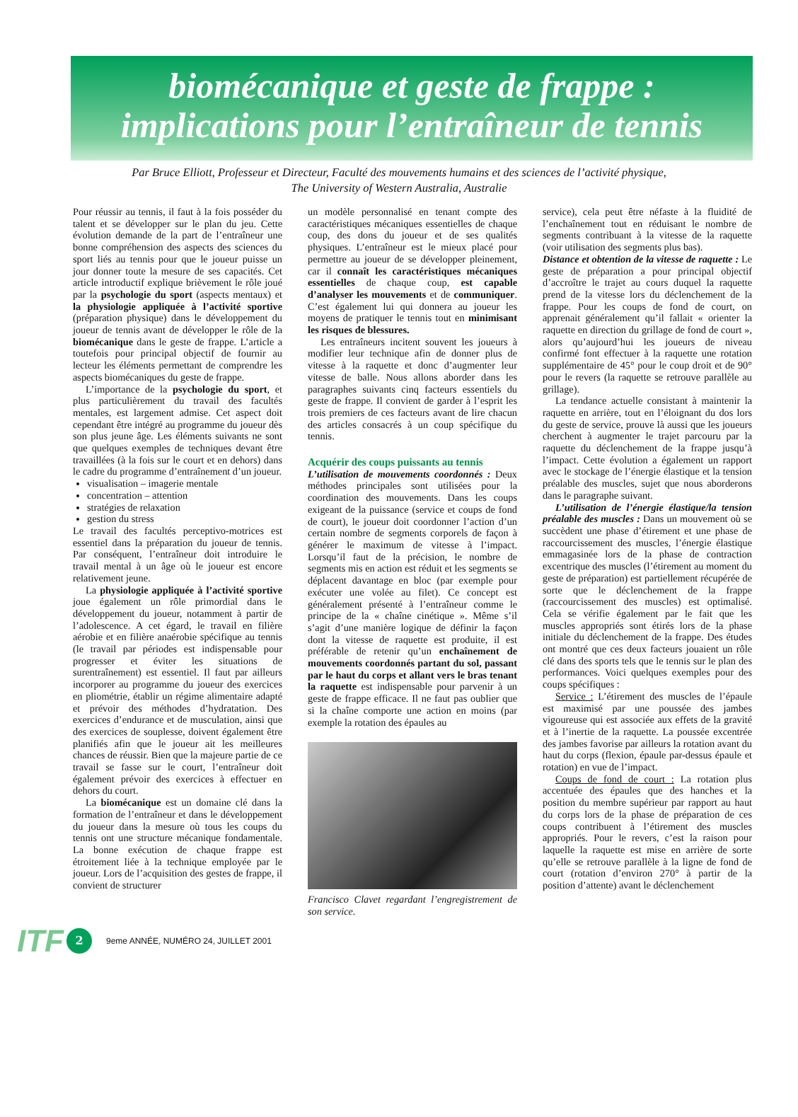biomécanique et geste de frappe :
implications pour l’entraîneur de tennis
Par Bruce Elliott, Professeur et Directeur, Faculté des mouvements humains et des sciences de l’activité physique,
The University of Western Australia, Australie
Pour réussir au tennis, il faut à la fois posséder du talent et se développer sur le plan du jeu. Cette évolution demande de la part de l’entraîneur une bonne compréhension des aspects des sciences du sport liés au tennis pour que le joueur puisse un jour donner toute la mesure de ses capacités. Cet article introductif explique brièvement le rôle joué par la psychologie du sport (aspects mentaux) et la physiologie appliquée à l’activité sportive (préparation physique) dans le développement du joueur de tennis avant de développer le rôle de la biomécanique dans le geste de frappe. L’article a toutefois pour principal objectif de fournir au lecteur les éléments permettant de comprendre les aspects biomécaniques du geste de frappe.
L’importance de la psychologie du sport, et plus particulièrement du travail des facultés mentales, est largement admise. Cet aspect doit cependant être intégré au programme du joueur dès son plus jeune âge. Les éléments suivants ne sont que quelques exemples de techniques devant être travaillées (à la fois sur le court et en dehors) dans le cadre du programme d’entraînement d’un joueur.
visualisation – imagerie mentale
concentration – attention
stratégies de relaxation
gestion du stress
Le travail des facultés perceptivo-motrices est essentiel dans la préparation du joueur de tennis. Par conséquent, l’entraîneur doit introduire le travail mental à un âge où le joueur est encore relativement jeune.
La physiologie appliquée à l’activité sportive joue également un rôle primordial dans le développement du joueur, notamment à partir de l’adolescence. A cet égard, le travail en filière aérobie et en filière anaérobie spécifique au tennis (le travail par périodes est indispensable pour progresser et éviter les situations de surentraînement) est essentiel. Il faut par ailleurs incorporer au programme du joueur des exercices en pliométrie, établir un régime alimentaire adapté et prévoir des méthodes d’hydratation. Des exercices d’endurance et de musculation, ainsi que des exercices de souplesse, doivent également être planifiés afin que le joueur ait les meilleures chances de réussir. Bien que la majeure partie de ce travail se fasse sur le court, l’entraîneur doit également prévoir des exercices à effectuer en dehors du court.
La biomécanique est un domaine clé dans la formation de l’entraîneur et dans le développement du joueur dans la mesure où tous les coups du tennis ont une structure mécanique fondamentale. La bonne exécution de chaque frappe est étroitement liée à la technique employée par le joueur. Lors de l’acquisition des gestes de frappe, il convient de structurer
un modèle personnalisé en tenant compte des caractéristiques mécaniques essentielles de chaque coup, des dons du joueur et de ses qualités physiques. L’entraîneur est le mieux placé pour permettre au joueur de se développer pleinement, car il connaît les caractéristiques mécaniques essentielles de chaque coup, est capable d’analyser les mouvements et de communiquer. C’est également lui qui donnera au joueur les moyens de pratiquer le tennis tout en minimisant les risques de blessures.
Les entraîneurs incitent souvent les joueurs à modifier leur technique afin de donner plus de vitesse à la raquette et donc d’augmenter leur vitesse de balle. Nous allons aborder dans les paragraphes suivants cinq facteurs essentiels du geste de frappe. Il convient de garder à l’esprit les trois premiers de ces facteurs avant de lire chacun des articles consacrés à un coup spécifique du tennis.
Acquérir des coups puissants au tennis
L’utilisation de mouvements coordonnés : Deux méthodes principales sont utilisées pour la coordination des mouvements. Dans les coups exigeant de la puissance (service et coups de fond de court), le joueur doit coordonner l’action d’un certain nombre de segments corporels de façon à générer le maximum de vitesse à l’impact. Lorsqu’il faut de la précision, le nombre de segments mis en action est réduit et les segments se déplacent davantage en bloc (par exemple pour exécuter une volée au filet). Ce concept est généralement présenté à l’entraîneur comme le principe de la « chaîne cinétique ». Même s’il s’agit d’une manière logique de définir la façon dont la vitesse de raquette est produite, il est préférable de retenir qu’un enchaînement de mouvements coordonnés partant du sol, passant par le haut du corps et allant vers le bras tenant la raquette est indispensable pour parvenir à un geste de frappe efficace. Il ne faut pas oublier que si la chaîne comporte une action en moins (par exemple la rotation des épaules au
Francisco Clavet regardant l’engregistrement de son service.
service), cela peut être néfaste à la fluidité de l’enchaînement tout en réduisant le nombre de segments contribuant à la vitesse de la raquette (voir utilisation des segments plus bas).
Distance et obtention de la vitesse de raquette : Le geste de préparation a pour principal objectif d’accroître le trajet au cours duquel la raquette prend de la vitesse lors du déclenchement de la frappe. Pour les coups de fond de court, on apprenait généralement qu’il fallait « orienter la raquette en direction du grillage de fond de court », alors qu’aujourd’hui les joueurs de niveau confirmé font effectuer à la raquette une rotation supplémentaire de 45° pour le coup droit et de 90° pour le revers (la raquette se retrouve parallèle au grillage).
La tendance actuelle consistant à maintenir la raquette en arrière, tout en l’éloignant du dos lors du geste de service, prouve là aussi que les joueurs cherchent à augmenter le trajet parcouru par la raquette du déclenchement de la frappe jusqu’à l’impact. Cette évolution a également un rapport avec le stockage de l’énergie élastique et la tension préalable des muscles, sujet que nous aborderons dans le paragraphe suivant.
L’utilisation de l’énergie élastique/la tension préalable des muscles : Dans un mouvement où se succèdent une phase d’étirement et une phase de raccourcissement des muscles, l’énergie élastique emmagasinée lors de la phase de contraction excentrique des muscles (l’étirement au moment du geste de préparation) est partiellement récupérée de sorte que le déclenchement de la frappe (raccourcissement des muscles) est optimalisé. Cela se vérifie également par le fait que les muscles appropriés sont étirés lors de la phase initiale du déclenchement de la frappe. Des études ont montré que ces deux facteurs jouaient un rôle clé dans des sports tels que le tennis sur le plan des performances. Voici quelques exemples pour des coups spécifiques :
Service : L’étirement des muscles de l’épaule est maximisé par une poussée des jambes vigoureuse qui est associée aux effets de la gravité et à l’inertie de la raquette. La poussée excentrée des jambes favorise par ailleurs la rotation avant du haut du corps (flexion, épaule par-dessus épaule et rotation) en vue de l’impact.
Coups de fond de court : La rotation plus accentuée des épaules que des hanches et la position du membre supérieur par rapport au haut du corps lors de la phase de préparation de ces coups contribuent à l’étirement des muscles appropriés. Pour le revers, c’est la raison pour laquelle la raquette est mise en arrière de sorte qu’elle se retrouve parallèle à la ligne de fond de court (rotation d’environ 270° à partir de la position d’attente) avant le déclenchement
ITF 2 9eme ANNÉE, NUMÉRO 24, JUILLET 2001